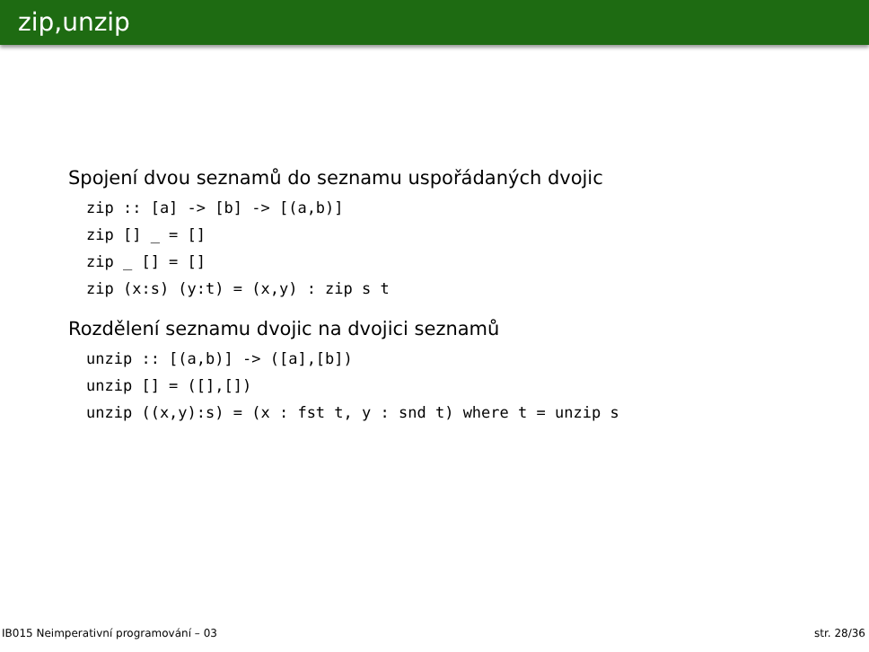zip,unzip
Spojení dvou seznamů do seznamu uspořádaných dvojic
zip :: [a] -> [b] -> [(a,b)] zip [] _ = [] zip _ [] = [] zip (x:s) (y:t) = (x,y) : zip s t
Rozdělení seznamu dvojic na dvojici seznamů
unzip :: [(a,b)] -> ([a],[b]) unzip [] = ([],[]) unzip ((x,y):s) = (x : fst t, y : snd t) where t = unzip s
IB015 Neimperativní programování – 03 str. 28/36